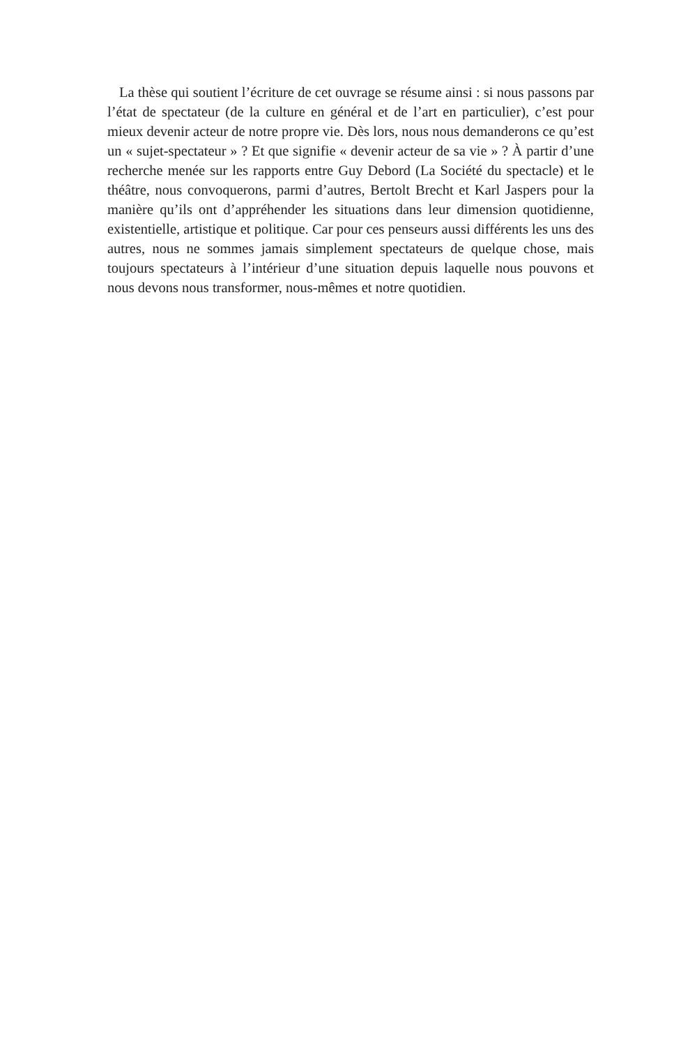La thèse qui soutient l’écriture de cet ouvrage se résume ainsi : si nous passons par l’état de spectateur (de la culture en général et de l’art en particulier), c’est pour mieux devenir acteur de notre propre vie. Dès lors, nous nous demanderons ce qu’est un « sujet-spectateur » ? Et que signifie « devenir acteur de sa vie » ? À partir d’une recherche menée sur les rapports entre Guy Debord (La Société du spectacle) et le théâtre, nous convoquerons, parmi d’autres, Bertolt Brecht et Karl Jaspers pour la manière qu’ils ont d’appréhender les situations dans leur dimension quotidienne, existentielle, artistique et politique. Car pour ces penseurs aussi différents les uns des autres, nous ne sommes jamais simplement spectateurs de quelque chose, mais toujours spectateurs à l’intérieur d’une situation depuis laquelle nous pouvons et nous devons nous transformer, nous-mêmes et notre quotidien.